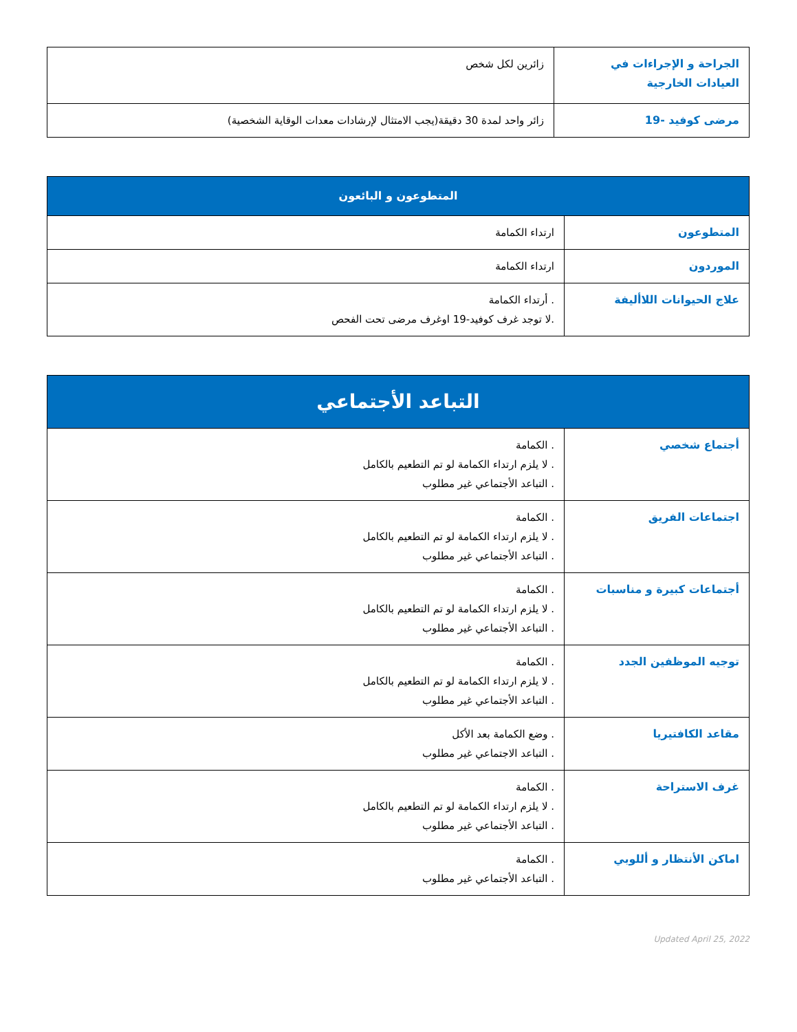| الجراحة و الإجراءات في العيادات الخارجية | زائرين لكل شخص |
| مرضى كوفيد -19 | زائر واحد لمدة 30 دقيقة(يجب الامتثال لإرشادات معدات الوقاية الشخصية) |
| المتطوعون و البائعون | |
| --- | --- |
| المتطوعون | ارتداء الكمامة |
| الموردون | ارتداء الكمامة |
| علاج الحيوانات اللاأليفة | . أرتداء الكمامة .لا توجد غرف كوفيد-19 اوغرف مرضى تحت الفحص |
| التباعد الأجتماعي | |
| --- | --- |
| أجتماع شخصي | . الكمامة . لا يلزم ارتداء الكمامة لو تم التطعيم بالكامل . التباعد الأجتماعي غير مطلوب |
| اجتماعات الفريق | . الكمامة . لا يلزم ارتداء الكمامة لو تم التطعيم بالكامل . التباعد الأجتماعي غير مطلوب |
| أجتماعات كبيرة و مناسبات | . الكمامة . لا يلزم ارتداء الكمامة لو تم التطعيم بالكامل . التباعد الأجتماعي غير مطلوب |
| توجيه الموظفين الجدد | . الكمامة . لا يلزم ارتداء الكمامة لو تم التطعيم بالكامل . التباعد الأجتماعي غير مطلوب |
| مقاعد الكافتيريا | . وضع الكمامة بعد الأكل . التباعد الاجتماعي غير مطلوب |
| غرف الاستراحة | . الكمامة . لا يلزم ارتداء الكمامة لو تم التطعيم بالكامل . التباعد الأجتماعي غير مطلوب |
| اماكن الأنتظار و أللوبي | . الكمامة . التباعد الأجتماعي غير مطلوب |
Updated April 25, 2022